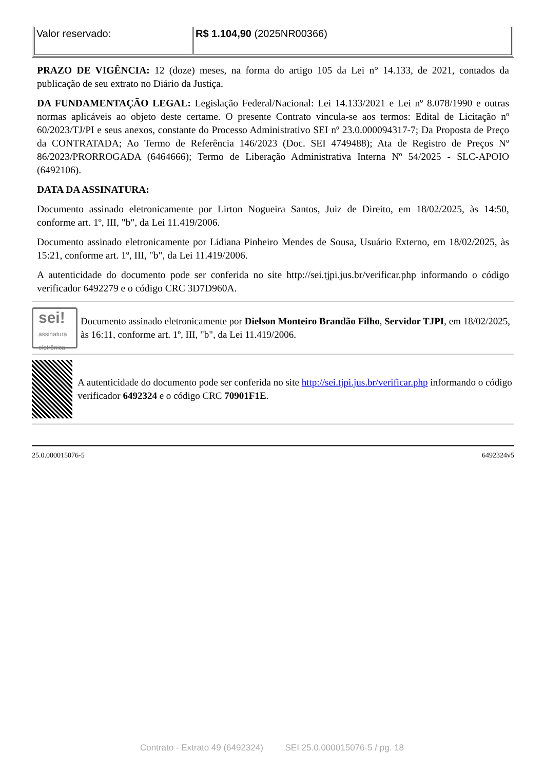| Valor reservado: | R$ 1.104,90 (2025NR00366) |
PRAZO DE VIGÊNCIA: 12 (doze) meses, na forma do artigo 105 da Lei n° 14.133, de 2021, contados da publicação de seu extrato no Diário da Justiça.
DA FUNDAMENTAÇÃO LEGAL: Legislação Federal/Nacional: Lei 14.133/2021 e Lei nº 8.078/1990 e outras normas aplicáveis ao objeto deste certame. O presente Contrato vincula-se aos termos: Edital de Licitação nº 60/2023/TJ/PI e seus anexos, constante do Processo Administrativo SEI nº 23.0.000094317-7; Da Proposta de Preço da CONTRATADA; Ao Termo de Referência 146/2023 (Doc. SEI 4749488); Ata de Registro de Preços Nº 86/2023/PRORROGADA (6464666); Termo de Liberação Administrativa Interna Nº 54/2025 - SLC-APOIO (6492106).
DATA DA ASSINATURA:
Documento assinado eletronicamente por Lirton Nogueira Santos, Juiz de Direito, em 18/02/2025, às 14:50, conforme art. 1º, III, "b", da Lei 11.419/2006.
Documento assinado eletronicamente por Lidiana Pinheiro Mendes de Sousa, Usuário Externo, em 18/02/2025, às 15:21, conforme art. 1º, III, "b", da Lei 11.419/2006.
A autenticidade do documento pode ser conferida no site http://sei.tjpi.jus.br/verificar.php informando o código verificador 6492279 e o código CRC 3D7D960A.
sei!
assinatura eletrônica
Documento assinado eletronicamente por Dielson Monteiro Brandão Filho, Servidor TJPI, em 18/02/2025, às 16:11, conforme art. 1º, III, "b", da Lei 11.419/2006.
A autenticidade do documento pode ser conferida no site http://sei.tjpi.jus.br/verificar.php informando o código verificador 6492324 e o código CRC 70901F1E.
25.0.000015076-5 6492324v5
Contrato - Extrato 49 (6492324) SEI 25.0.000015076-5 / pg. 18